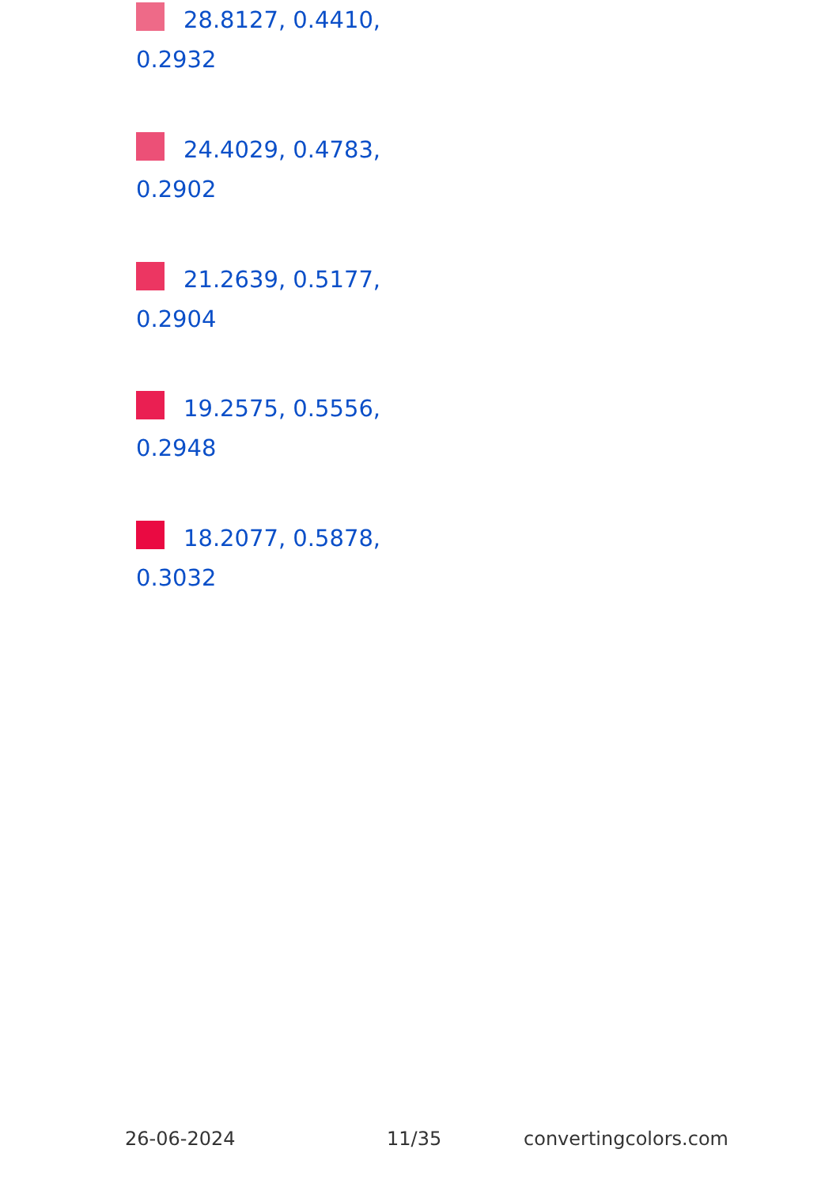28.8127, 0.4410, 0.2932
24.4029, 0.4783, 0.2902
21.2639, 0.5177, 0.2904
19.2575, 0.5556, 0.2948
18.2077, 0.5878, 0.3032
26-06-2024 11/35 convertingcolors.com